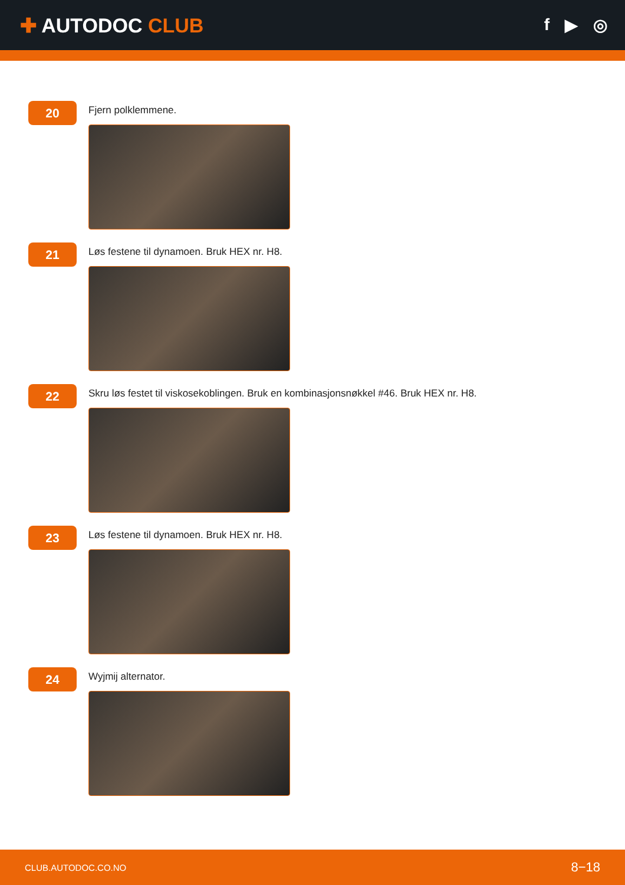✚ AUTODOC CLUB
f ▶ ◎
20
Fjern polklemmene.
21
Løs festene til dynamoen. Bruk HEX nr. H8.
22
Skru løs festet til viskosekoblingen. Bruk en kombinasjonsnøkkel #46. Bruk HEX nr. H8.
23
Løs festene til dynamoen. Bruk HEX nr. H8.
24
Wyjmij alternator.
CLUB.AUTODOC.CO.NO 8−18